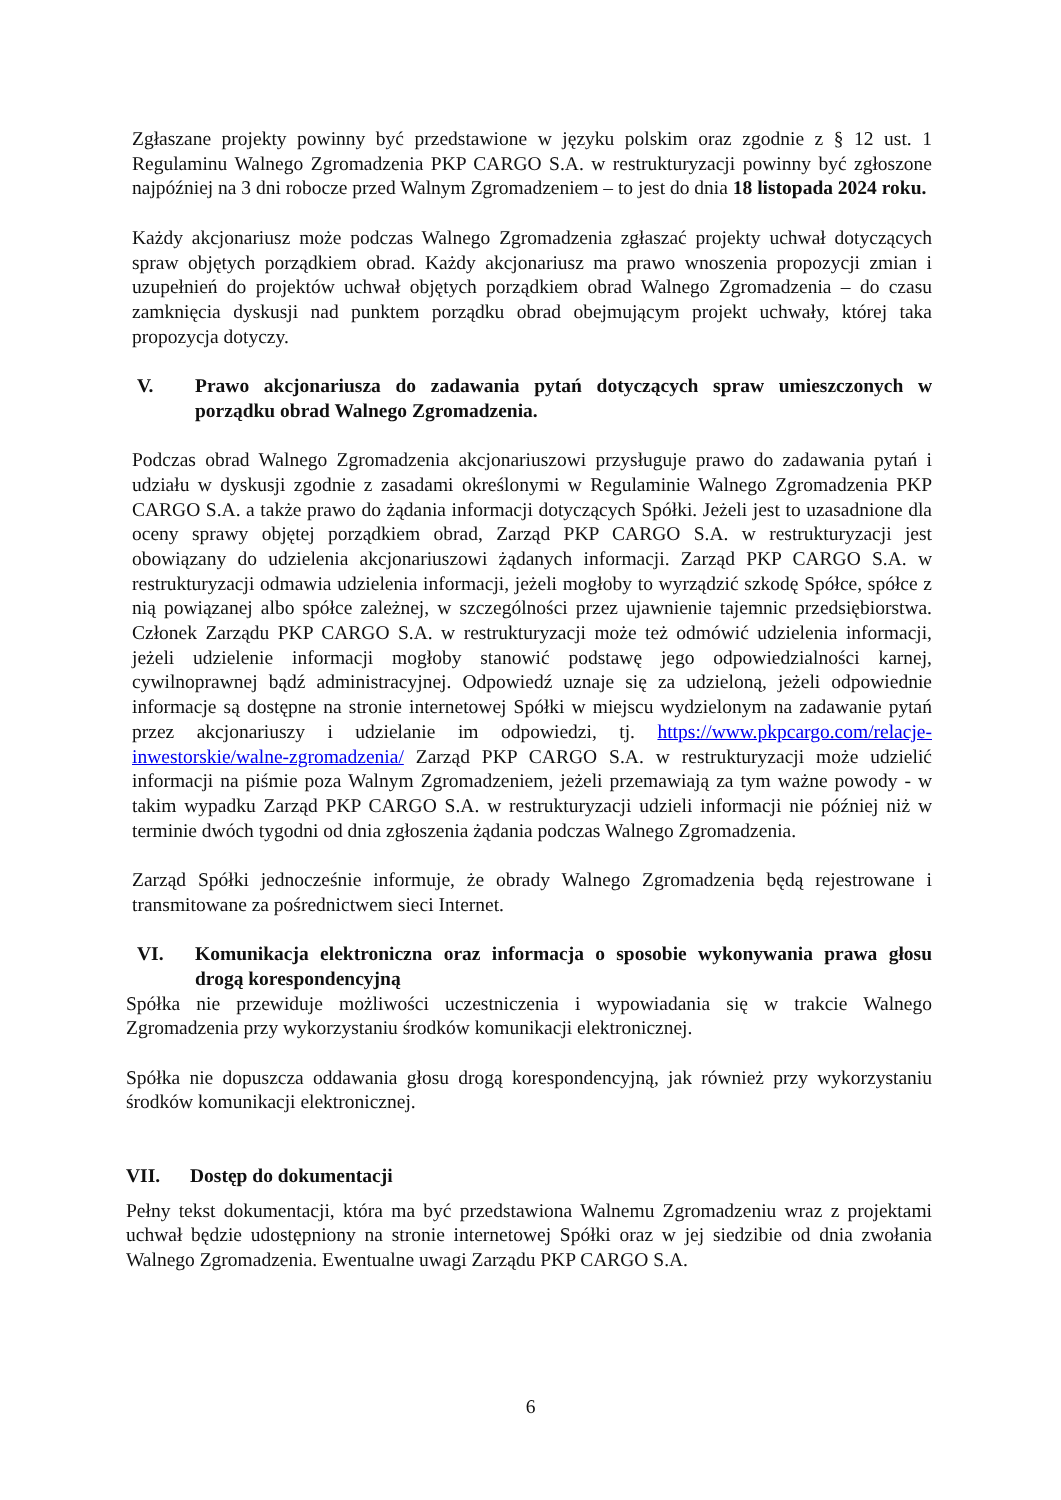Zgłaszane projekty powinny być przedstawione w języku polskim oraz zgodnie z § 12 ust. 1 Regulaminu Walnego Zgromadzenia PKP CARGO S.A. w restrukturyzacji powinny być zgłoszone najpóźniej na 3 dni robocze przed Walnym Zgromadzeniem – to jest do dnia 18 listopada 2024 roku.
Każdy akcjonariusz może podczas Walnego Zgromadzenia zgłaszać projekty uchwał dotyczących spraw objętych porządkiem obrad. Każdy akcjonariusz ma prawo wnoszenia propozycji zmian i uzupełnień do projektów uchwał objętych porządkiem obrad Walnego Zgromadzenia – do czasu zamknięcia dyskusji nad punktem porządku obrad obejmującym projekt uchwały, której taka propozycja dotyczy.
V. Prawo akcjonariusza do zadawania pytań dotyczących spraw umieszczonych w porządku obrad Walnego Zgromadzenia.
Podczas obrad Walnego Zgromadzenia akcjonariuszowi przysługuje prawo do zadawania pytań i udziału w dyskusji zgodnie z zasadami określonymi w Regulaminie Walnego Zgromadzenia PKP CARGO S.A. a także prawo do żądania informacji dotyczących Spółki. Jeżeli jest to uzasadnione dla oceny sprawy objętej porządkiem obrad, Zarząd PKP CARGO S.A. w restrukturyzacji jest obowiązany do udzielenia akcjonariuszowi żądanych informacji. Zarząd PKP CARGO S.A. w restrukturyzacji odmawia udzielenia informacji, jeżeli mogłoby to wyrządzić szkodę Spółce, spółce z nią powiązanej albo spółce zależnej, w szczególności przez ujawnienie tajemnic przedsiębiorstwa. Członek Zarządu PKP CARGO S.A. w restrukturyzacji może też odmówić udzielenia informacji, jeżeli udzielenie informacji mogłoby stanowić podstawę jego odpowiedzialności karnej, cywilnoprawnej bądź administracyjnej. Odpowiedź uznaje się za udzieloną, jeżeli odpowiednie informacje są dostępne na stronie internetowej Spółki w miejscu wydzielonym na zadawanie pytań przez akcjonariuszy i udzielanie im odpowiedzi, tj. https://www.pkpcargo.com/relacje-inwestorskie/walne-zgromadzenia/ Zarząd PKP CARGO S.A. w restrukturyzacji może udzielić informacji na piśmie poza Walnym Zgromadzeniem, jeżeli przemawiają za tym ważne powody - w takim wypadku Zarząd PKP CARGO S.A. w restrukturyzacji udzieli informacji nie później niż w terminie dwóch tygodni od dnia zgłoszenia żądania podczas Walnego Zgromadzenia.
Zarząd Spółki jednocześnie informuje, że obrady Walnego Zgromadzenia będą rejestrowane i transmitowane za pośrednictwem sieci Internet.
VI. Komunikacja elektroniczna oraz informacja o sposobie wykonywania prawa głosu drogą korespondencyjną
Spółka nie przewiduje możliwości uczestniczenia i wypowiadania się w trakcie Walnego Zgromadzenia przy wykorzystaniu środków komunikacji elektronicznej.
Spółka nie dopuszcza oddawania głosu drogą korespondencyjną, jak również przy wykorzystaniu środków komunikacji elektronicznej.
VII. Dostęp do dokumentacji
Pełny tekst dokumentacji, która ma być przedstawiona Walnemu Zgromadzeniu wraz z projektami uchwał będzie udostępniony na stronie internetowej Spółki oraz w jej siedzibie od dnia zwołania Walnego Zgromadzenia. Ewentualne uwagi Zarządu PKP CARGO S.A.
6